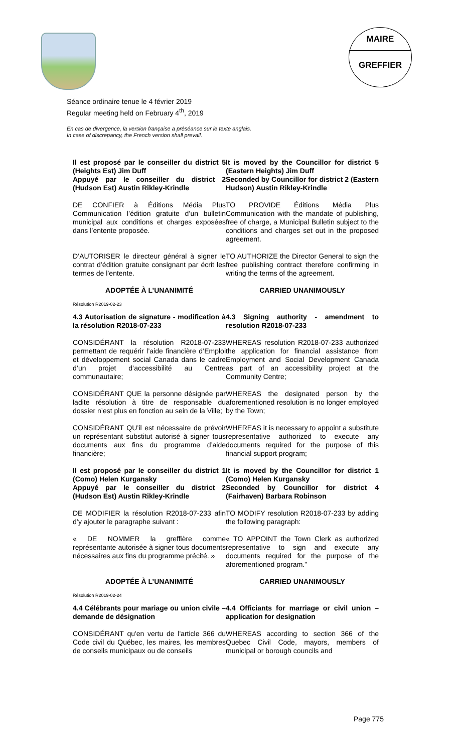MAIRE
GREFFIER
Séance ordinaire tenue le 4 février 2019
Regular meeting held on February 4<sup>th</sup>, 2019
En cas de divergence, la version française a préséance sur le texte anglais.
In case of discrepancy, the French version shall prevail.
Il est proposé par le conseiller du district 5 (Heights Est) Jim Duff
Appuyé par le conseiller du district 2 (Hudson Est) Austin Rikley-Krindle
It is moved by the Councillor for district 5 (Eastern Heights) Jim Duff
Seconded by Councillor for district 2 (Eastern Hudson) Austin Rikley-Krindle
DE CONFIER à Éditions Média Plus Communication l’édition gratuite d’un bulletin municipal aux conditions et charges exposées dans l’entente proposée.
TO PROVIDE Éditions Média Plus Communication with the mandate of publishing, free of charge, a Municipal Bulletin subject to the conditions and charges set out in the proposed agreement.
D’AUTORISER le directeur général à signer le contrat d’édition gratuite consignant par écrit les termes de l’entente.
TO AUTHORIZE the Director General to sign the free publishing contract therefore confirming in writing the terms of the agreement.
ADOPTÉE À L’UNANIMITÉ CARRIED UNANIMOUSLY
Résolution R2019-02-23
4.3 Autorisation de signature - modification à la résolution R2018-07-233
4.3 Signing authority - amendment to resolution R2018-07-233
CONSIDÉRANT la résolution R2018-07-233 permettant de requérir l’aide financière d’Emploi et développement social Canada dans le cadre d’un projet d’accessibilité au Centre communautaire;
WHEREAS resolution R2018-07-233 authorized the application for financial assistance from Employment and Social Development Canada as part of an accessibility project at the Community Centre;
CONSIDÉRANT QUE la personne désignée par ladite résolution à titre de responsable du dossier n’est plus en fonction au sein de la Ville;
WHEREAS the designated person by the aforementioned resolution is no longer employed by the Town;
CONSIDÉRANT QU’il est nécessaire de prévoir un représentant substitut autorisé à signer tous documents aux fins du programme d’aide financière;
WHEREAS it is necessary to appoint a substitute representative authorized to execute any documents required for the purpose of this financial support program;
Il est proposé par le conseiller du district 1 (Como) Helen Kurgansky
Appuyé par le conseiller du district 2 (Hudson Est) Austin Rikley-Krindle
It is moved by the Councillor for district 1 (Como) Helen Kurgansky
Seconded by Councillor for district 4 (Fairhaven) Barbara Robinson
DE MODIFIER la résolution R2018-07-233 afin d’y ajouter le paragraphe suivant :
TO MODIFY resolution R2018-07-233 by adding the following paragraph:
« DE NOMMER la greffière comme représentante autorisée à signer tous documents nécessaires aux fins du programme précité. »
« TO APPOINT the Town Clerk as authorized representative to sign and execute any documents required for the purpose of the aforementioned program.”
ADOPTÉE À L’UNANIMITÉ CARRIED UNANIMOUSLY
Résolution R2019-02-24
4.4 Célébrants pour mariage ou union civile – demande de désignation
4.4 Officiants for marriage or civil union – application for designation
CONSIDÉRANT qu'en vertu de l'article 366 du Code civil du Québec, les maires, les membres de conseils municipaux ou de conseils
WHEREAS according to section 366 of the Quebec Civil Code, mayors, members of municipal or borough councils and
Page 775